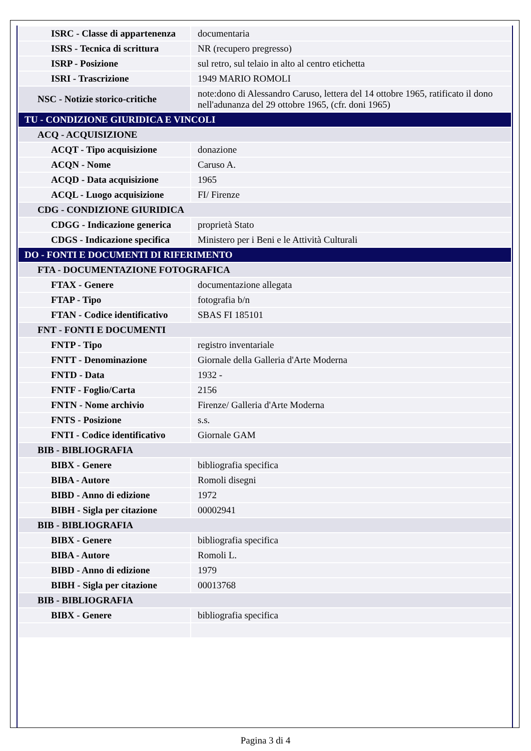| ISRC - Classe di appartenenza | documentaria |
| ISRS - Tecnica di scrittura | NR (recupero pregresso) |
| ISRP - Posizione | sul retro, sul telaio in alto al centro etichetta |
| ISRI - Trascrizione | 1949 MARIO ROMOLI |
| NSC - Notizie storico-critiche | note:dono di Alessandro Caruso, lettera del 14 ottobre 1965, ratificato il dono nell'adunanza del 29 ottobre 1965, (cfr. doni 1965) |
| TU - CONDIZIONE GIURIDICA E VINCOLI | |
| ACQ - ACQUISIZIONE | |
| ACQT - Tipo acquisizione | donazione |
| ACQN - Nome | Caruso A. |
| ACQD - Data acquisizione | 1965 |
| ACQL - Luogo acquisizione | FI/ Firenze |
| CDG - CONDIZIONE GIURIDICA | |
| CDGG - Indicazione generica | proprietà Stato |
| CDGS - Indicazione specifica | Ministero per i Beni e le Attività Culturali |
| DO - FONTI E DOCUMENTI DI RIFERIMENTO | |
| FTA - DOCUMENTAZIONE FOTOGRAFICA | |
| FTAX - Genere | documentazione allegata |
| FTAP - Tipo | fotografia b/n |
| FTAN - Codice identificativo | SBAS FI 185101 |
| FNT - FONTI E DOCUMENTI | |
| FNTP - Tipo | registro inventariale |
| FNTT - Denominazione | Giornale della Galleria d'Arte Moderna |
| FNTD - Data | 1932 - |
| FNTF - Foglio/Carta | 2156 |
| FNTN - Nome archivio | Firenze/ Galleria d'Arte Moderna |
| FNTS - Posizione | s.s. |
| FNTI - Codice identificativo | Giornale GAM |
| BIB - BIBLIOGRAFIA | |
| BIBX - Genere | bibliografia specifica |
| BIBA - Autore | Romoli disegni |
| BIBD - Anno di edizione | 1972 |
| BIBH - Sigla per citazione | 00002941 |
| BIB - BIBLIOGRAFIA | |
| BIBX - Genere | bibliografia specifica |
| BIBA - Autore | Romoli L. |
| BIBD - Anno di edizione | 1979 |
| BIBH - Sigla per citazione | 00013768 |
| BIB - BIBLIOGRAFIA | |
| BIBX - Genere | bibliografia specifica |
Pagina 3 di 4